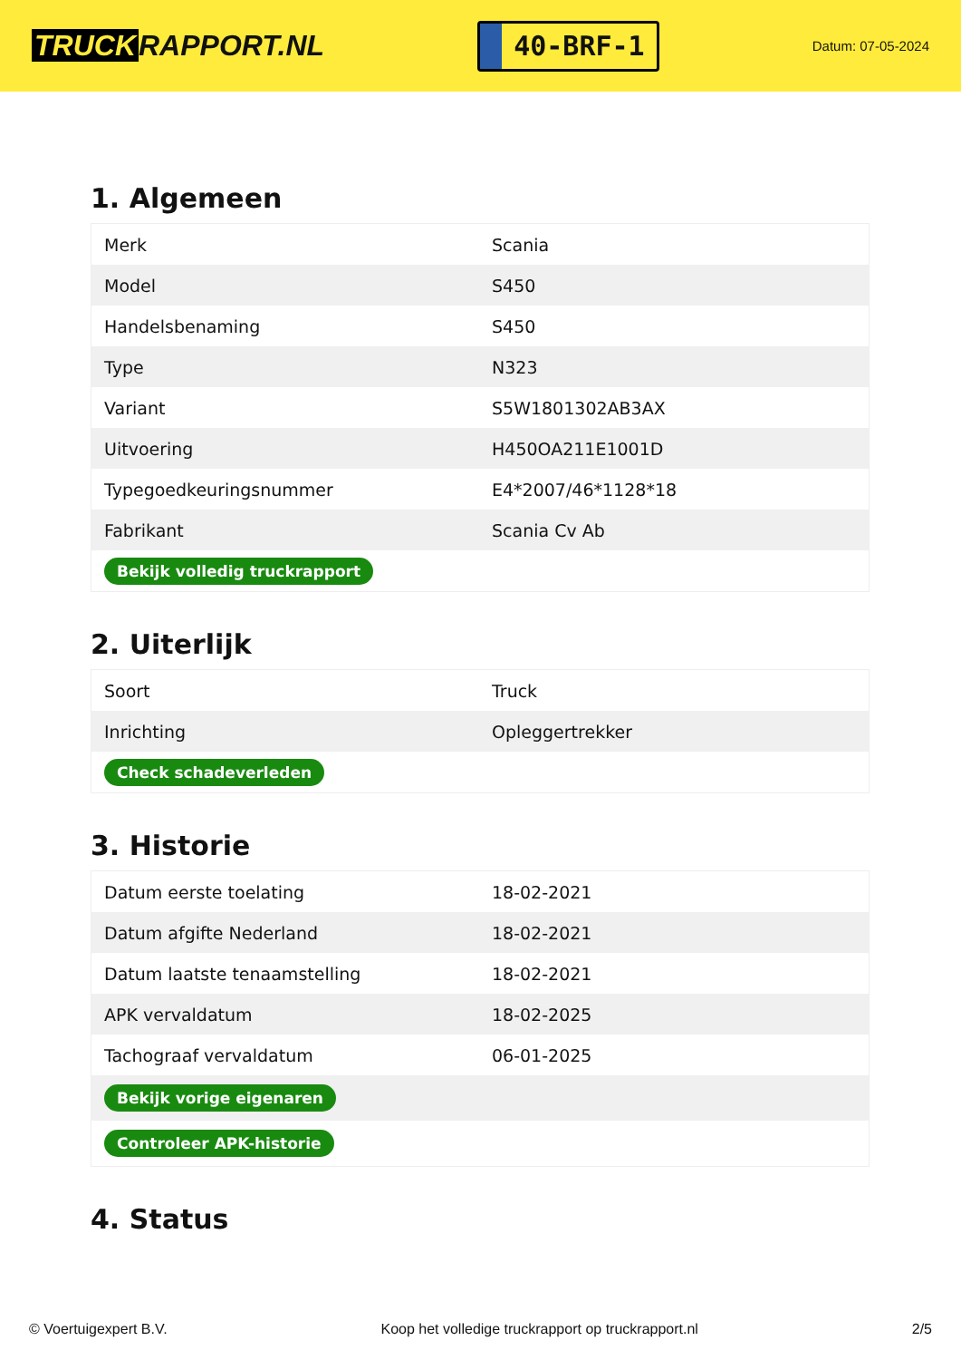TRUCK RAPPORT.NL
40-BRF-1
Datum: 07-05-2024
1. Algemeen
| Merk | Scania |
| Model | S450 |
| Handelsbenaming | S450 |
| Type | N323 |
| Variant | S5W1801302AB3AX |
| Uitvoering | H450OA211E1001D |
| Typegoedkeuringsnummer | E4*2007/46*1128*18 |
| Fabrikant | Scania Cv Ab |
| Bekijk volledig truckrapport | |
2. Uiterlijk
| Soort | Truck |
| Inrichting | Opleggertrekker |
| Check schadeverleden | |
3. Historie
| Datum eerste toelating | 18-02-2021 |
| Datum afgifte Nederland | 18-02-2021 |
| Datum laatste tenaamstelling | 18-02-2021 |
| APK vervaldatum | 18-02-2025 |
| Tachograaf vervaldatum | 06-01-2025 |
| Bekijk vorige eigenaren | |
| Controleer APK-historie | |
4. Status
© Voertuigexpert B.V. Koop het volledige truckrapport op truckrapport.nl 2/5